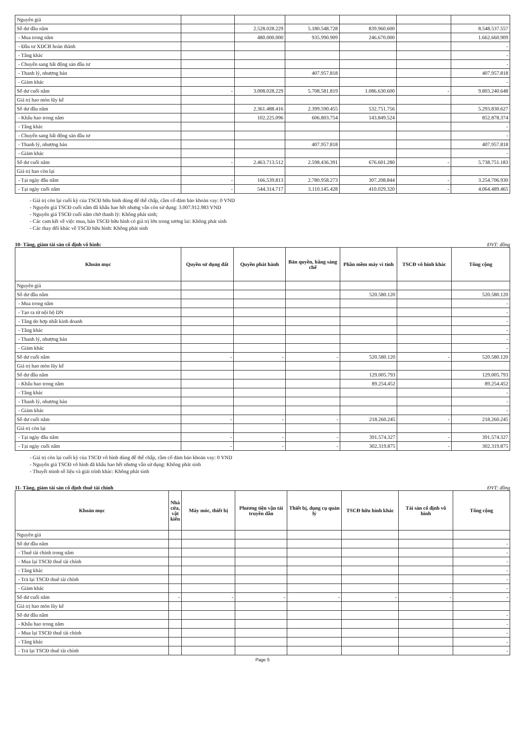| Nguyên giá | | | | | | |
| Số dư đầu năm | | 2.528.028.229 | 5.180.548.728 | 839.960.600 | | 8.548.537.557 |
| - Mua trong năm | | 480.000.000 | 935.990.909 | 246.670.000 | | 1.662.660.909 |
| - Đầu tư XDCB hoàn thành | | | | | | - |
| - Tăng khác | | | | | | - |
| - Chuyển sang bất động sản đầu tư | | | | | | - |
| - Thanh lý, nhượng bán | | | 407.957.818 | | | 407.957.818 |
| - Giảm khác | | | | | | - |
| Số dư cuối năm | - | 3.008.028.229 | 5.708.581.819 | 1.086.630.600 | - | 9.803.240.648 |
| Giá trị hao mòn lũy kế | | | | | | |
| Số dư đầu năm | | 2.361.488.416 | 2.399.590.455 | 532.751.756 | | 5.293.830.627 |
| - Khấu hao trong năm | | 102.225.096 | 606.803.754 | 143.849.524 | | 852.878.374 |
| - Tăng khác | | | | | | - |
| - Chuyển sang bất động sản đầu tư | | | | | | - |
| - Thanh lý, nhượng bán | | | 407.957.818 | | | 407.957.818 |
| - Giảm khác | | | | | | - |
| Số dư cuối năm | - | 2.463.713.512 | 2.598.436.391 | 676.601.280 | - | 5.738.751.183 |
| Giá trị hao còn lại | | | | | | |
| - Tại ngày đầu năm | - | 166.539.813 | 2.780.958.273 | 307.208.844 | - | 3.254.706.930 |
| - Tại ngày cuối năm | - | 544.314.717 | 3.110.145.428 | 410.029.320 | - | 4.064.489.465 |
- Giá trị còn lại cuối kỳ của TSCĐ hữu hình dùng để thế chấp, cầm cố đảm bảo khoản vay: 0 VND
- Nguyên giá TSCĐ cuối năm đã khấu hao hết nhưng vẫn còn sử dụng: 3.007.912.983 VND
- Nguyên giá TSCĐ cuối năm chờ thanh lý: Không phát sinh;
- Các cam kết về việc mua, bán TSCĐ hữu hình có giá trị lớn trong tương lai: Không phát sinh
- Các thay đổi khác về TSCĐ hữu hình: Không phát sinh
10- Tăng, giảm tài sản cố định vô hình: ĐVT: đồng
| Khoản mục | Quyền sử dụng đất | Quyền phát hành | Bản quyền, bằng sáng chế | Phần mềm máy vi tính | TSCĐ vô hình khác | Tổng cộng |
| --- | --- | --- | --- | --- | --- | --- |
| Nguyên giá | | | | | | |
| Số dư đầu năm | | | | 520.580.120 | | 520.580.120 |
| - Mua trong năm | | | | | | - |
| - Tạo ra từ nội bộ DN | | | | | | - |
| - Tăng do hợp nhất kinh doanh | | | | | | - |
| - Tăng khác | | | | | | - |
| - Thanh lý, nhượng bán | | | | | | - |
| - Giảm khác | | | | | | - |
| Số dư cuối năm | - | - | - | 520.580.120 | - | 520.580.120 |
| Giá trị hao mòn lũy kế | | | | | | |
| Số dư đầu năm | | | | 129.005.793 | | 129.005.793 |
| - Khấu hao trong năm | | | | 89.254.452 | | 89.254.452 |
| - Tăng khác | | | | | | - |
| - Thanh lý, nhượng bán | | | | | | - |
| - Giảm khác | | | | | | - |
| Số dư cuối năm | - | - | - | 218.260.245 | - | 218.260.245 |
| Giá trị còn lại | | | | | | |
| - Tại ngày đầu năm | - | - | - | 391.574.327 | - | 391.574.327 |
| - Tại ngày cuối năm | - | - | - | 302.319.875 | - | 302.319.875 |
- Giá trị còn lại cuối kỳ của TSCĐ vô hình dùng để thế chấp, cầm cố đảm bảo khoản vay: 0 VND
- Nguyên giá TSCĐ vô hình đã khấu hao hết nhưng vẫn sử dụng: Không phát sinh
- Thuyết minh số liệu và giải trình khác: Không phát sinh
11- Tăng, giảm tài sản cố định thuê tài chính ĐVT: đồng
| Khoản mục | Nhà cửa, vật kiến | Máy móc, thiết bị | Phương tiện vận tải truyền dẫn | Thiết bị, dụng cụ quản lý | TSCĐ hữu hình khác | Tài sản cố định vô hình | Tổng cộng |
| --- | --- | --- | --- | --- | --- | --- | --- |
| Nguyên giá | | | | | | | |
| Số dư đầu năm | | | | | | | - |
| - Thuê tài chính trong năm | | | | | | | - |
| - Mua lại TSCĐ thuê tài chính | | | | | | | - |
| - Tăng khác | | | | | | | - |
| - Trả lại TSCĐ thuê tài chính | | | | | | | - |
| - Giảm khác | | | | | | | - |
| Số dư cuối năm | - | - | - | - | - | - | - |
| Giá trị hao mòn lũy kế | | | | | | | |
| Số dư đầu năm | | | | | | | - |
| - Khấu hao trong năm | | | | | | | - |
| - Mua lại TSCĐ thuê tài chính | | | | | | | - |
| - Tăng khác | | | | | | | - |
| - Trả lại TSCĐ thuê tài chính | | | | | | | - |
Page 5